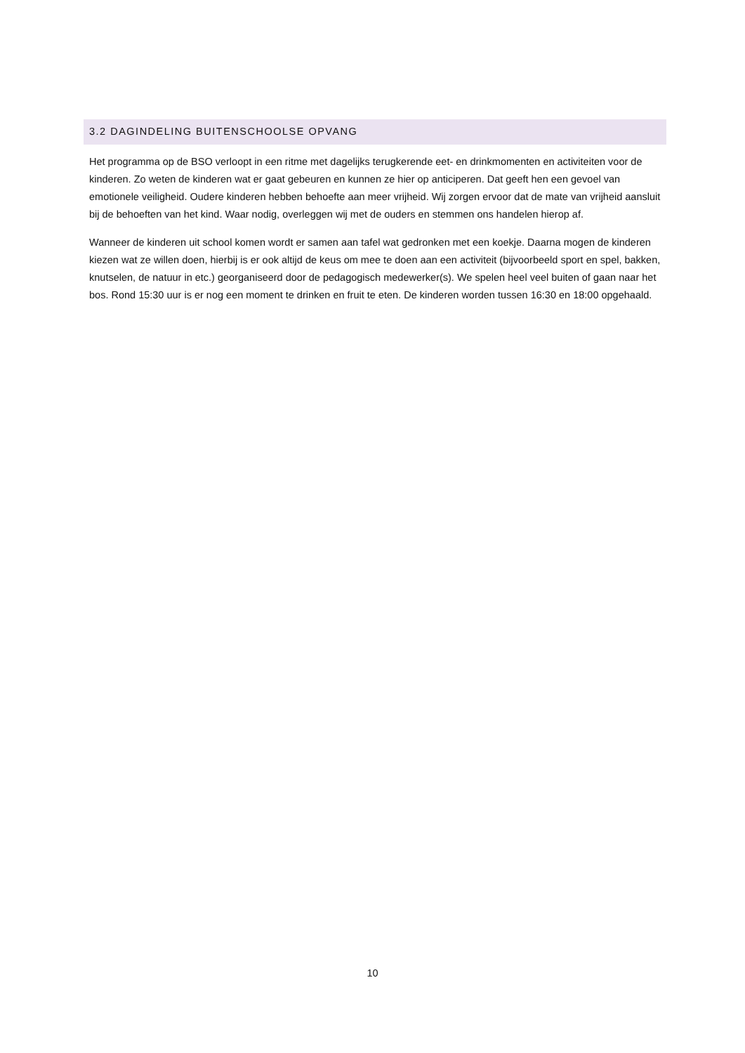3.2 DAGINDELING BUITENSCHOOLSE OPVANG
Het programma op de BSO verloopt in een ritme met dagelijks terugkerende eet- en drinkmomenten en activiteiten voor de kinderen. Zo weten de kinderen wat er gaat gebeuren en kunnen ze hier op anticiperen. Dat geeft hen een gevoel van emotionele veiligheid. Oudere kinderen hebben behoefte aan meer vrijheid. Wij zorgen ervoor dat de mate van vrijheid aansluit bij de behoeften van het kind. Waar nodig, overleggen wij met de ouders en stemmen ons handelen hierop af.
Wanneer de kinderen uit school komen wordt er samen aan tafel wat gedronken met een koekje. Daarna mogen de kinderen kiezen wat ze willen doen, hierbij is er ook altijd de keus om mee te doen aan een activiteit (bijvoorbeeld sport en spel, bakken, knutselen, de natuur in etc.) georganiseerd door de pedagogisch medewerker(s). We spelen heel veel buiten of gaan naar het bos. Rond 15:30 uur is er nog een moment te drinken en fruit te eten. De kinderen worden tussen 16:30 en 18:00 opgehaald.
10